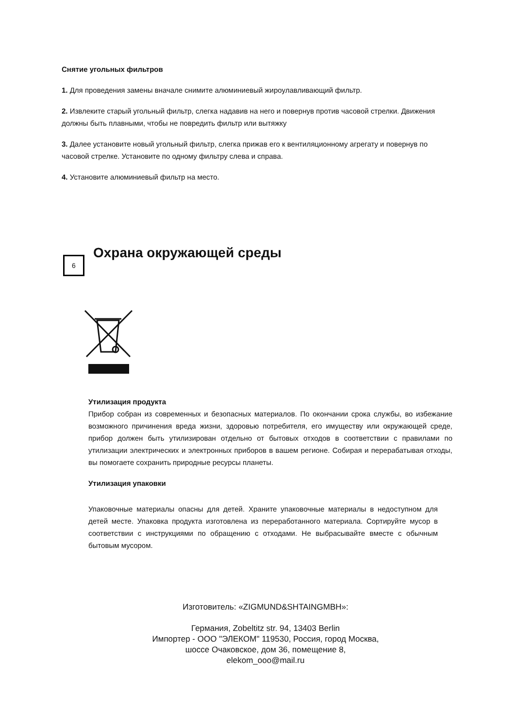Снятие угольных фильтров
1. Для проведения замены вначале снимите алюминиевый жироулавливающий фильтр.
2. Извлеките старый угольный фильтр, слегка надавив на него и повернув против часовой стрелки. Движения должны быть плавными, чтобы не повредить фильтр или вытяжку
3. Далее установите новый угольный фильтр, слегка прижав его к вентиляционному агрегату и повернув по часовой стрелке. Установите по одному фильтру слева и справа.
4. Установите алюминиевый фильтр на место.
6
Охрана окружающей среды
Утилизация продукта
Прибор собран из современных и безопасных материалов. По окончании срока службы, во избежание возможного причинения вреда жизни, здоровью потребителя, его имуществу или окружающей среде, прибор должен быть утилизирован отдельно от бытовых отходов в соответствии с правилами по утилизации электрических и электронных приборов в вашем регионе. Собирая и перерабатывая отходы, вы помогаете сохранить природные ресурсы планеты.
Утилизация упаковки
Упаковочные материалы опасны для детей. Храните упаковочные материалы в недоступном для детей месте. Упаковка продукта изготовлена из переработанного материала. Сортируйте мусор в соответствии с инструкциями по обращению с отходами. Не выбрасывайте вместе с обычным бытовым мусором.
Изготовитель: «ZIGMUND&SHTAINGMBH»:
Германия, Zobeltitz str. 94, 13403 Berlin
Импортер - ООО "ЭЛЕКОМ" 119530, Россия, город Москва,
шоссе Очаковское, дом 36, помещение 8,
elekom_ooo@mail.ru